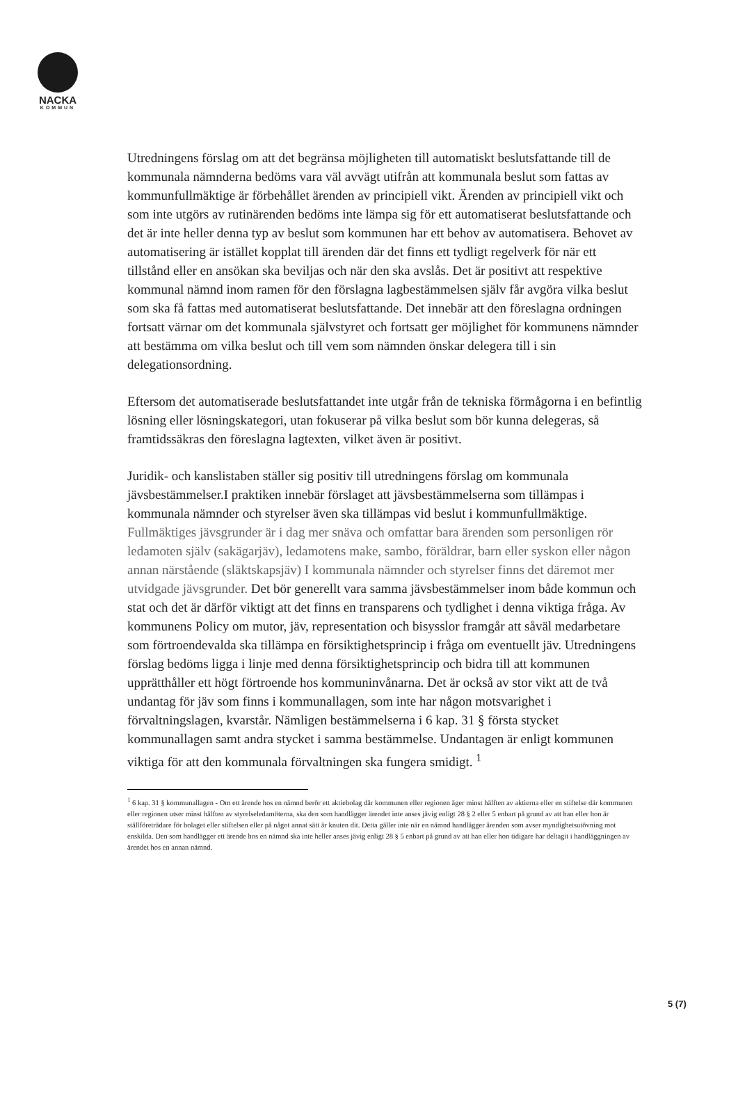NACKA
KOMMUN
Utredningens förslag om att det begränsa möjligheten till automatiskt beslutsfattande till de kommunala nämnderna bedöms vara väl avvägt utifrån att kommunala beslut som fattas av kommunfullmäktige är förbehållet ärenden av principiell vikt. Ärenden av principiell vikt och som inte utgörs av rutinärenden bedöms inte lämpa sig för ett automatiserat beslutsfattande och det är inte heller denna typ av beslut som kommunen har ett behov av automatisera. Behovet av automatisering är istället kopplat till ärenden där det finns ett tydligt regelverk för när ett tillstånd eller en ansökan ska beviljas och när den ska avslås. Det är positivt att respektive kommunal nämnd inom ramen för den förslagna lagbestämmelsen själv får avgöra vilka beslut som ska få fattas med automatiserat beslutsfattande. Det innebär att den föreslagna ordningen fortsatt värnar om det kommunala självstyret och fortsatt ger möjlighet för kommunens nämnder att bestämma om vilka beslut och till vem som nämnden önskar delegera till i sin delegationsordning.
Eftersom det automatiserade beslutsfattandet inte utgår från de tekniska förmågorna i en befintlig lösning eller lösningskategori, utan fokuserar på vilka beslut som bör kunna delegeras, så framtidssäkras den föreslagna lagtexten, vilket även är positivt.
Juridik- och kanslistaben ställer sig positiv till utredningens förslag om kommunala jävsbestämmelser.I praktiken innebär förslaget att jävsbestämmelserna som tillämpas i kommunala nämnder och styrelser även ska tillämpas vid beslut i kommunfullmäktige. Fullmäktiges jävsgrunder är i dag mer snäva och omfattar bara ärenden som personligen rör ledamoten själv (sakägarjäv), ledamotens make, sambo, föräldrar, barn eller syskon eller någon annan närstående (släktskapsjäv) I kommunala nämnder och styrelser finns det däremot mer utvidgade jävsgrunder. Det bör generellt vara samma jävsbestämmelser inom både kommun och stat och det är därför viktigt att det finns en transparens och tydlighet i denna viktiga fråga. Av kommunens Policy om mutor, jäv, representation och bisysslor framgår att såväl medarbetare som förtroendevalda ska tillämpa en försiktighetsprincip i fråga om eventuellt jäv. Utredningens förslag bedöms ligga i linje med denna försiktighetsprincip och bidra till att kommunen upprätthåller ett högt förtroende hos kommuninvånarna. Det är också av stor vikt att de två undantag för jäv som finns i kommunallagen, som inte har någon motsvarighet i förvaltningslagen, kvarstår. Nämligen bestämmelserna i 6 kap. 31 § första stycket kommunallagen samt andra stycket i samma bestämmelse. Undantagen är enligt kommunen viktiga för att den kommunala förvaltningen ska fungera smidigt. <sup>1</sup>
<sup>1</sup> 6 kap. 31 § kommunallagen - Om ett ärende hos en nämnd berör ett aktiebolag där kommunen eller regionen äger minst hälften av aktierna eller en stiftelse där kommunen eller regionen utser minst hälften av styrelseledamöterna, ska den som handlägger ärendet inte anses jävig enligt 28 § 2 eller 5 enbart på grund av att han eller hon är ställföreträdare för bolaget eller stiftelsen eller på något annat sätt är knuten dit. Detta gäller inte när en nämnd handlägger ärenden som avser myndighetsutövning mot enskilda. Den som handlägger ett ärende hos en nämnd ska inte heller anses jävig enligt 28 § 5 enbart på grund av att han eller hon tidigare har deltagit i handläggningen av ärendet hos en annan nämnd.
5 (7)